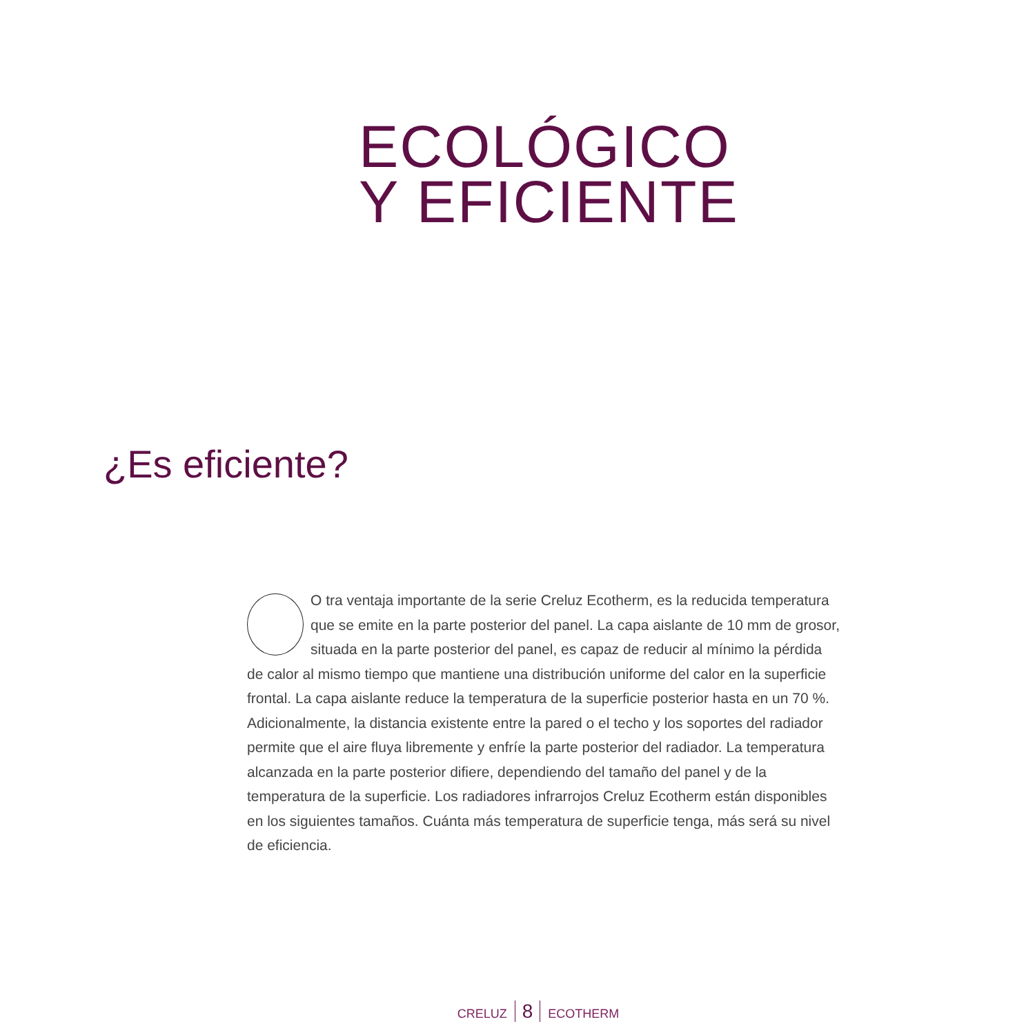ECOLÓGICO
Y EFICIENTE
¿Es eficiente?
O tra ventaja importante de la serie Creluz Ecotherm, es la reducida temperatura que se emite en la parte posterior del panel. La capa aislante de 10 mm de grosor, situada en la parte posterior del panel, es capaz de reducir al mínimo la pérdida de calor al mismo tiempo que mantiene una distribución uniforme del calor en la superficie frontal. La capa aislante reduce la temperatura de la superficie posterior hasta en un 70 %.
Adicionalmente, la distancia existente entre la pared o el techo y los soportes del radiador permite que el aire fluya libremente y enfríe la parte posterior del radiador. La temperatura alcanzada en la parte posterior difiere, dependiendo del tamaño del panel y de la temperatura de la superficie. Los radiadores infrarrojos Creluz Ecotherm están disponibles en los siguientes tamaños. Cuánta más temperatura de superficie tenga, más será su nivel de eficiencia.
CRELUZ 8 ECOTHERM